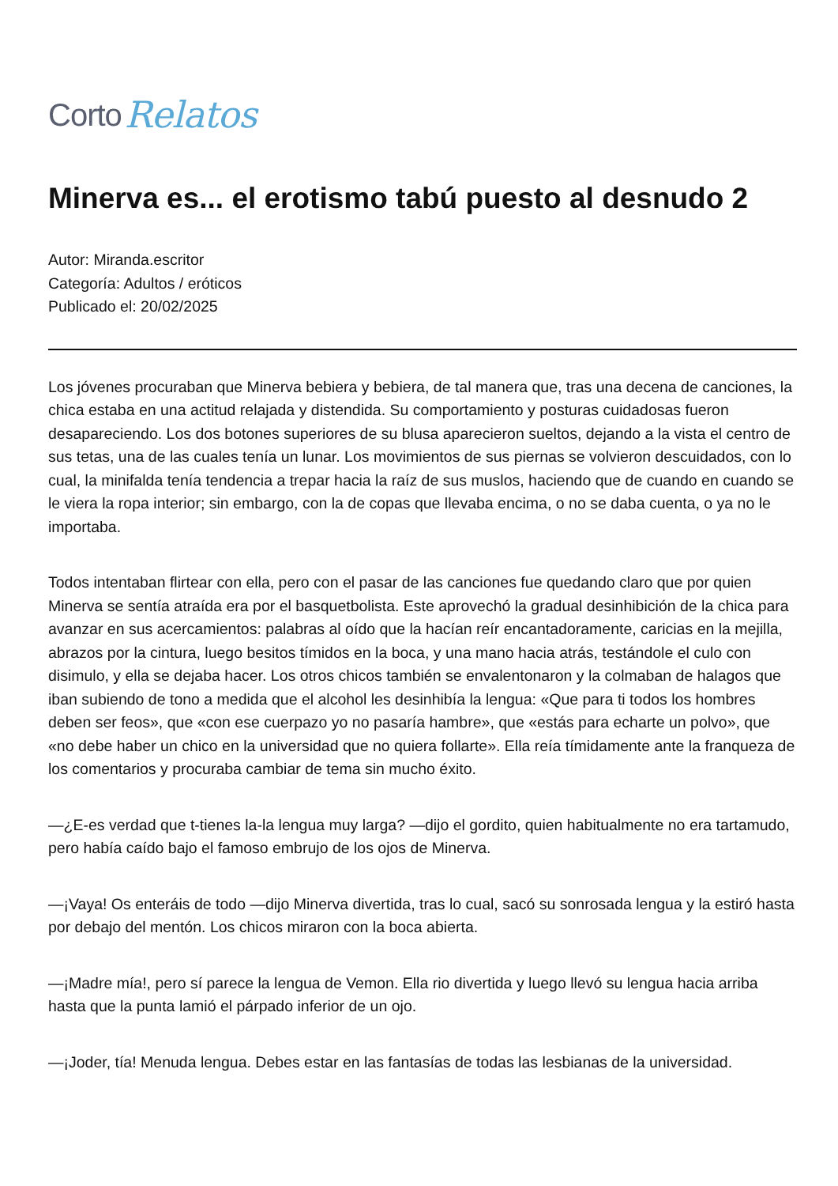Corto Relatos
Minerva es... el erotismo tabú puesto al desnudo 2
Autor: Miranda.escritor
Categoría: Adultos / eróticos
Publicado el: 20/02/2025
Los jóvenes procuraban que Minerva bebiera y bebiera, de tal manera que, tras una decena de canciones, la chica estaba en una actitud relajada y distendida. Su comportamiento y posturas cuidadosas fueron desapareciendo. Los dos botones superiores de su blusa aparecieron sueltos, dejando a la vista el centro de sus tetas, una de las cuales tenía un lunar. Los movimientos de sus piernas se volvieron descuidados, con lo cual, la minifalda tenía tendencia a trepar hacia la raíz de sus muslos, haciendo que de cuando en cuando se le viera la ropa interior; sin embargo, con la de copas que llevaba encima, o no se daba cuenta, o ya no le importaba.
Todos intentaban flirtear con ella, pero con el pasar de las canciones fue quedando claro que por quien Minerva se sentía atraída era por el basquetbolista. Este aprovechó la gradual desinhibición de la chica para avanzar en sus acercamientos: palabras al oído que la hacían reír encantadoramente, caricias en la mejilla, abrazos por la cintura, luego besitos tímidos en la boca, y una mano hacia atrás, testándole el culo con disimulo, y ella se dejaba hacer. Los otros chicos también se envalentonaron y la colmaban de halagos que iban subiendo de tono a medida que el alcohol les desinhibía la lengua: «Que para ti todos los hombres deben ser feos», que «con ese cuerpazo yo no pasaría hambre», que «estás para echarte un polvo», que «no debe haber un chico en la universidad que no quiera follarte». Ella reía tímidamente ante la franqueza de los comentarios y procuraba cambiar de tema sin mucho éxito.
—¿E-es verdad que t-tienes la-la lengua muy larga? —dijo el gordito, quien habitualmente no era tartamudo, pero había caído bajo el famoso embrujo de los ojos de Minerva.
—¡Vaya! Os enteráis de todo —dijo Minerva divertida, tras lo cual, sacó su sonrosada lengua y la estiró hasta por debajo del mentón. Los chicos miraron con la boca abierta.
—¡Madre mía!, pero sí parece la lengua de Vemon. Ella rio divertida y luego llevó su lengua hacia arriba hasta que la punta lamió el párpado inferior de un ojo.
—¡Joder, tía! Menuda lengua. Debes estar en las fantasías de todas las lesbianas de la universidad.